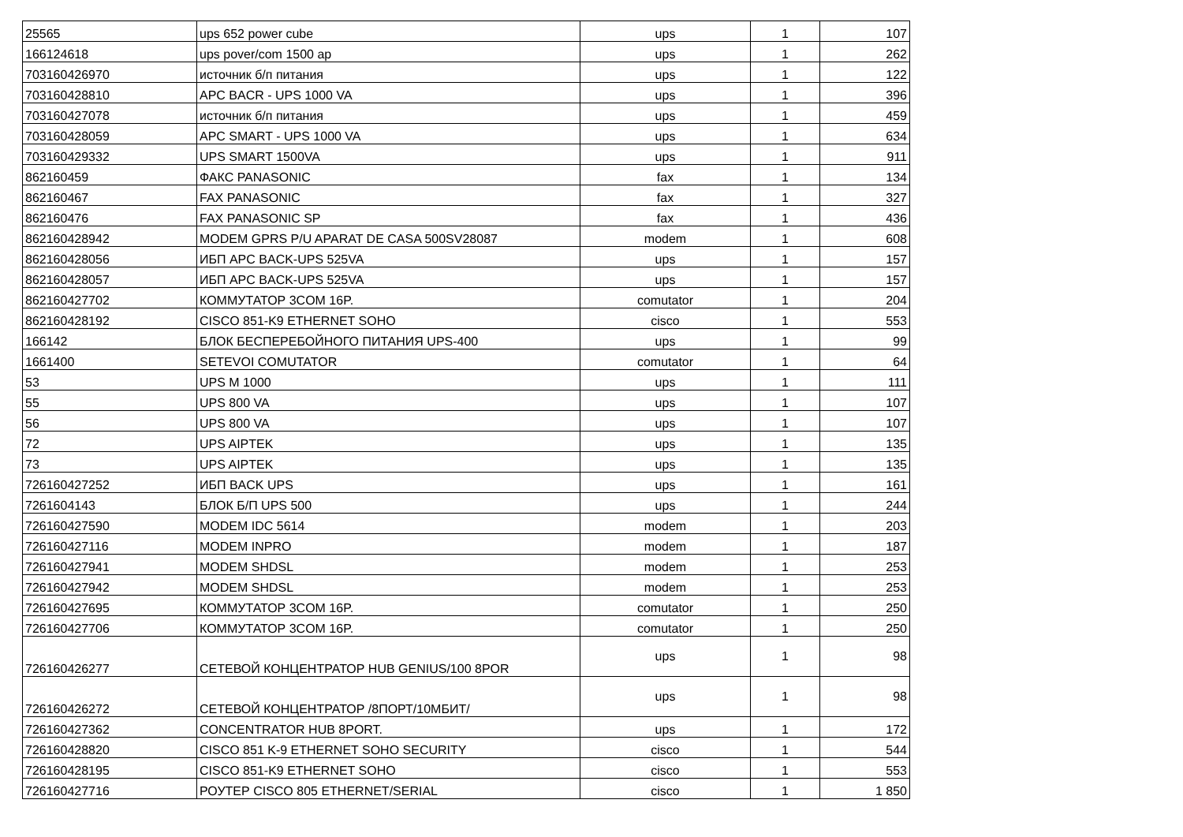| 25565 | ups 652 power cube | ups | 1 | 107 |
| 166124618 | ups pover/com 1500 ap | ups | 1 | 262 |
| 703160426970 | источник б/п питания | ups | 1 | 122 |
| 703160428810 | APC BACR - UPS 1000 VA | ups | 1 | 396 |
| 703160427078 | источник б/п питания | ups | 1 | 459 |
| 703160428059 | APC SMART - UPS 1000 VA | ups | 1 | 634 |
| 703160429332 | UPS SMART 1500VA | ups | 1 | 911 |
| 862160459 | ФАКС PANASONIC | fax | 1 | 134 |
| 862160467 | FAX PANASONIC | fax | 1 | 327 |
| 862160476 | FAX PANASONIC SP | fax | 1 | 436 |
| 862160428942 | MODEM GPRS P/U APARAT DE CASA 500SV28087 | modem | 1 | 608 |
| 862160428056 | ИБП APC BACK-UPS 525VA | ups | 1 | 157 |
| 862160428057 | ИБП APC BACK-UPS 525VA | ups | 1 | 157 |
| 862160427702 | КОММУТАТОР 3COM 16P. | comutator | 1 | 204 |
| 862160428192 | CISCO 851-K9 ETHERNET SOHO | cisco | 1 | 553 |
| 166142 | БЛОК БЕСПЕРЕБОЙНОГО ПИТАНИЯ UPS-400 | ups | 1 | 99 |
| 1661400 | SETEVOI COMUTATOR | comutator | 1 | 64 |
| 53 | UPS M 1000 | ups | 1 | 111 |
| 55 | UPS 800 VA | ups | 1 | 107 |
| 56 | UPS 800 VA | ups | 1 | 107 |
| 72 | UPS AIPTEK | ups | 1 | 135 |
| 73 | UPS AIPTEK | ups | 1 | 135 |
| 726160427252 | ИБП BACK UPS | ups | 1 | 161 |
| 7261604143 | БЛОК Б/П UPS 500 | ups | 1 | 244 |
| 726160427590 | MODEM IDC 5614 | modem | 1 | 203 |
| 726160427116 | MODEM INPRO | modem | 1 | 187 |
| 726160427941 | MODEM SHDSL | modem | 1 | 253 |
| 726160427942 | MODEM SHDSL | modem | 1 | 253 |
| 726160427695 | КОММУТАТОР 3COM 16P. | comutator | 1 | 250 |
| 726160427706 | КОММУТАТОР 3COM 16P. | comutator | 1 | 250 |
| 726160426277 | СЕТЕВОЙ КОНЦЕНТРАТОР HUB GENIUS/100 8POR | ups | 1 | 98 |
| 726160426272 | СЕТЕВОЙ КОНЦЕНТРАТОР /8ПОРТ/10МБИТ/ | ups | 1 | 98 |
| 726160427362 | CONCENTRATOR HUB 8PORT. | ups | 1 | 172 |
| 726160428820 | CISCO 851 K-9 ETHERNET SOHO SECURITY | cisco | 1 | 544 |
| 726160428195 | CISCO 851-K9 ETHERNET SOHO | cisco | 1 | 553 |
| 726160427716 | РОУТЕР CISCO 805 ETHERNET/SERIAL | cisco | 1 | 1 850 |